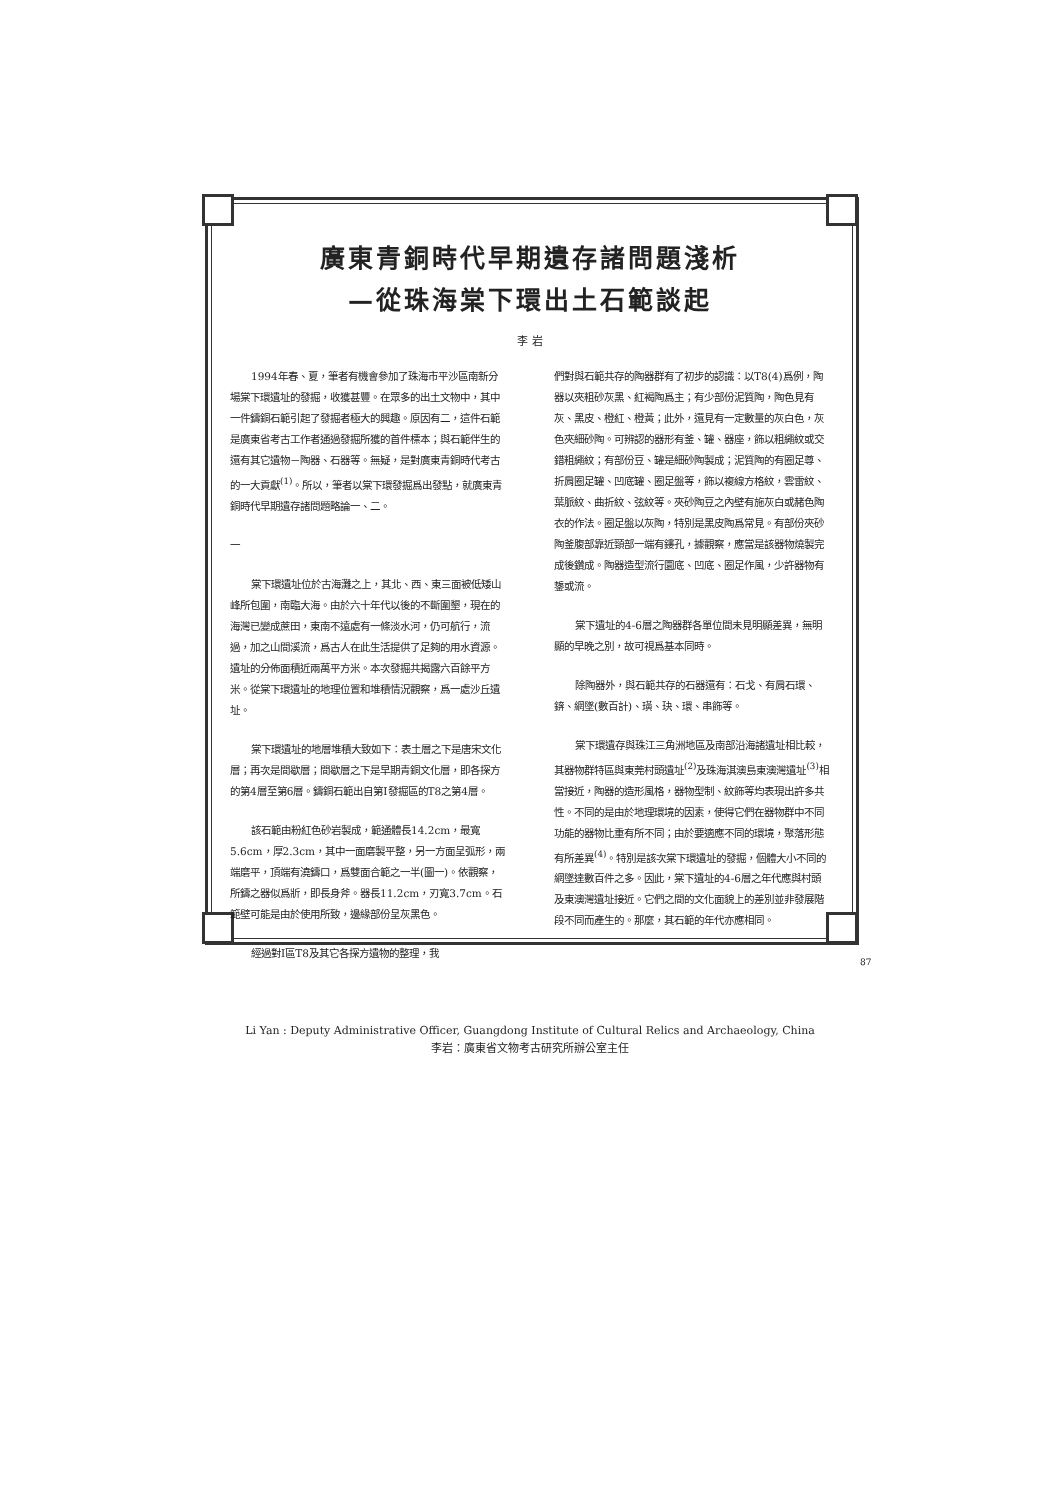廣東青銅時代早期遺存諸問題淺析
—從珠海棠下環出土石範談起
李 岩
1994年春、夏，筆者有機會參加了珠海市平沙區南新分場棠下環遺址的發掘，收獲甚豐。在眾多的出土文物中，其中一件鑄銅石範引起了發掘者極大的興趣。原因有二，這件石範是廣東省考古工作者通過發掘所獲的首件標本；與石範伴生的還有其它遺物－陶器、石器等。無疑，是對廣東青銅時代考古的一大貢獻<sup>(1)</sup>。所以，筆者以棠下環發掘爲出發點，就廣東青銅時代早期遺存諸問題略論一、二。
一
棠下環遺址位於古海灘之上，其北、西、東三面被低矮山峰所包圍，南臨大海。由於六十年代以後的不斷圍墾，現在的海灣已變成蔗田，東南不遠處有一條淡水河，仍可航行，流過，加之山間溪流，爲古人在此生活提供了足夠的用水資源。遺址的分佈面積近兩萬平方米。本次發掘共揭露六百餘平方米。從棠下環遺址的地理位置和堆積情況觀察，爲一處沙丘遺址。
棠下環遺址的地層堆積大致如下：表土層之下是唐宋文化層；再次是間歇層；間歇層之下是早期青銅文化層，即各探方的第4層至第6層。鑄銅石範出自第I發掘區的T8之第4層。
該石範由粉紅色砂岩製成，範通體長14.2cm，最寬5.6cm，厚2.3cm，其中一面磨製平整，另一方面呈弧形，兩端磨平，頂端有澆鑄口，爲雙面合範之一半(圖一)。依觀察，所鑄之器似爲斨，即長身斧。器長11.2cm，刃寬3.7cm。石範壁可能是由於使用所致，邊緣部份呈灰黑色。
經過對I區T8及其它各探方遺物的整理，我
們對與石範共存的陶器群有了初步的認識：以T8(4)爲例，陶器以夾粗砂灰黑、紅褐陶爲主；有少部份泥質陶，陶色見有灰、黑皮、橙紅、橙黃；此外，還見有一定數量的灰白色，灰色夾細砂陶。可辨認的器形有釜、罐、器座，飾以粗繩紋或交錯粗繩紋；有部份豆、罐是細砂陶製成；泥質陶的有圈足尊、折肩圈足罐、凹底罐、圈足盤等，飾以複線方格紋，雲雷紋、葉脈紋、曲折紋、弦紋等。夾砂陶豆之內壁有施灰白或赭色陶衣的作法。圈足盤以灰陶，特別是黑皮陶爲常見。有部份夾砂陶釜腹部靠近頸部一端有鏤孔，據觀察，應當是該器物燒製完成後鑽成。陶器造型流行圜底、凹底、圈足作風，少許器物有鋬或流。
棠下遺址的4-6層之陶器群各單位間未見明顯差異，無明顯的早晚之別，故可視爲基本同時。
除陶器外，與石範共存的石器還有：石戈、有肩石環、錛、網墜(數百計)、璜、玦、環、串飾等。
棠下環遺存與珠江三角洲地區及南部沿海諸遺址相比較，其器物群特區與東莞村頭遺址<sup>(2)</sup>及珠海淇澳島東澳灣遺址<sup>(3)</sup>相當接近，陶器的造形風格，器物型制、紋飾等均表現出許多共性。不同的是由於地理環境的因素，使得它們在器物群中不同功能的器物比重有所不同；由於要適應不同的環境，聚落形態有所差異<sup>(4)</sup>。特別是該次棠下環遺址的發掘，個體大小不同的網墜達數百件之多。因此，棠下遺址的4-6層之年代應與村頭及東澳灣遺址接近。它們之間的文化面貌上的差別並非發展階段不同而產生的。那麼，其石範的年代亦應相同。
Li Yan : Deputy Administrative Officer, Guangdong Institute of Cultural Relics and Archaeology, China
李岩：廣東省文物考古研究所辦公室主任
87